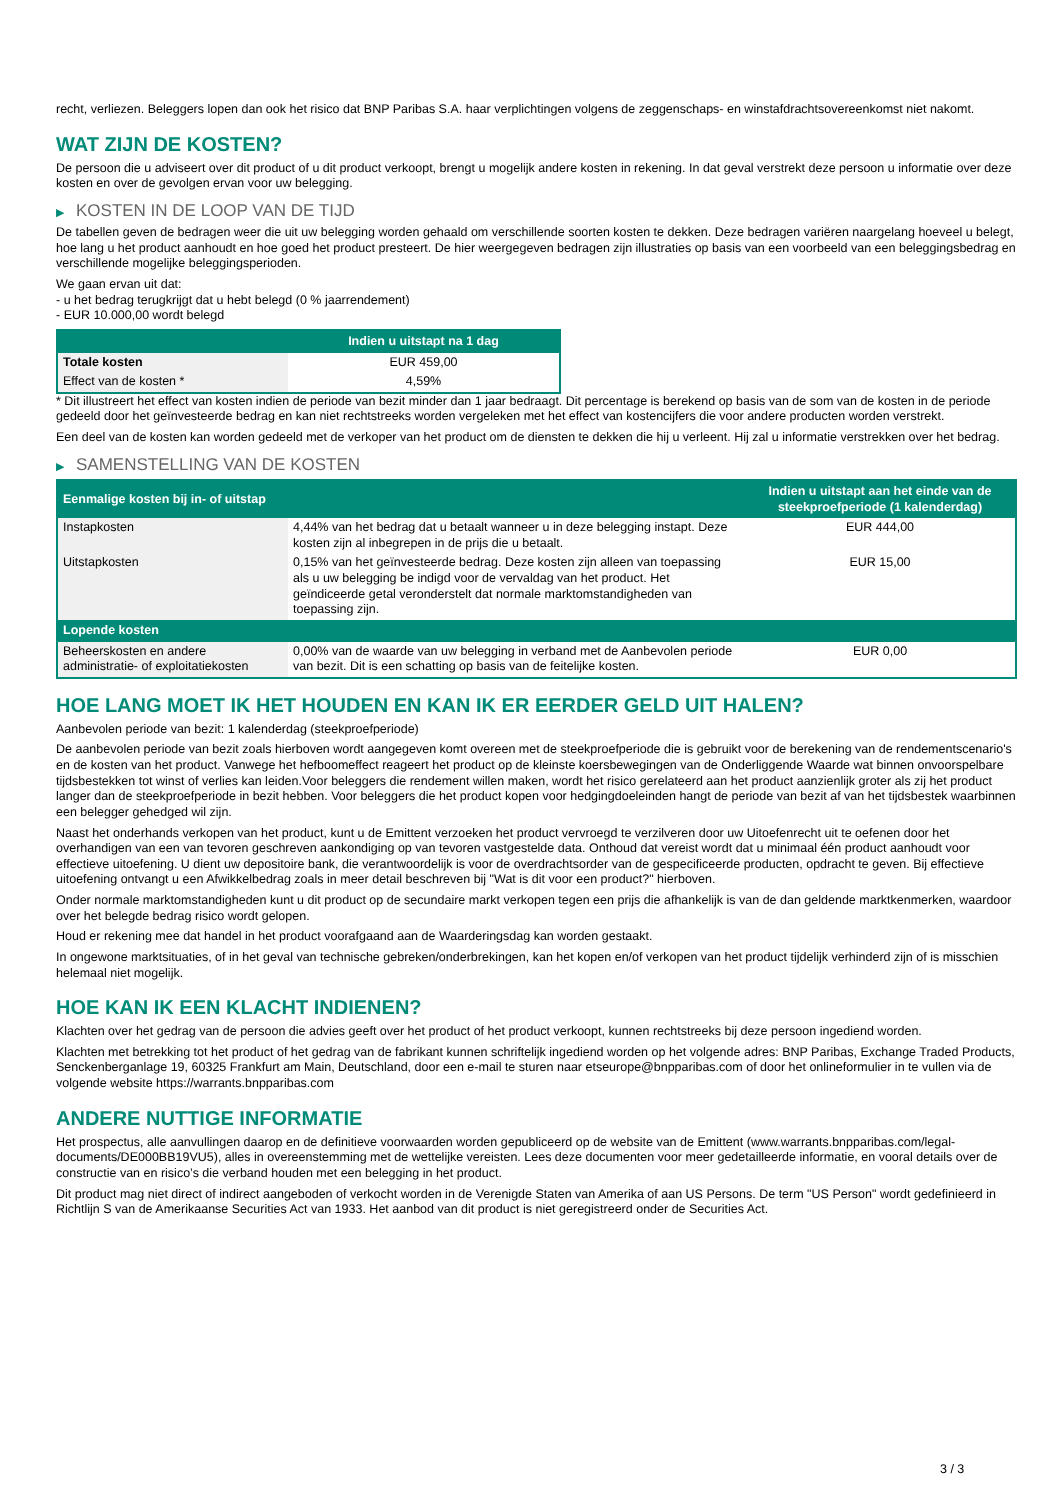recht, verliezen. Beleggers lopen dan ook het risico dat BNP Paribas S.A. haar verplichtingen volgens de zeggenschaps- en winstafdrachtsovereenkomst niet nakomt.
WAT ZIJN DE KOSTEN?
De persoon die u adviseert over dit product of u dit product verkoopt, brengt u mogelijk andere kosten in rekening. In dat geval verstrekt deze persoon u informatie over deze kosten en over de gevolgen ervan voor uw belegging.
▶ KOSTEN IN DE LOOP VAN DE TIJD
De tabellen geven de bedragen weer die uit uw belegging worden gehaald om verschillende soorten kosten te dekken. Deze bedragen variëren naargelang hoeveel u belegt, hoe lang u het product aanhoudt en hoe goed het product presteert. De hier weergegeven bedragen zijn illustraties op basis van een voorbeeld van een beleggingsbedrag en verschillende mogelijke beleggingsperioden.
We gaan ervan uit dat:
- u het bedrag terugkrijgt dat u hebt belegd (0 % jaarrendement)
- EUR 10.000,00 wordt belegd
| | Indien u uitstapt na 1 dag |
| --- | --- |
| Totale kosten | EUR 459,00 |
| Effect van de kosten * | 4,59% |
* Dit illustreert het effect van kosten indien de periode van bezit minder dan 1 jaar bedraagt. Dit percentage is berekend op basis van de som van de kosten in de periode gedeeld door het geïnvesteerde bedrag en kan niet rechtstreeks worden vergeleken met het effect van kostencijfers die voor andere producten worden verstrekt.
Een deel van de kosten kan worden gedeeld met de verkoper van het product om de diensten te dekken die hij u verleent. Hij zal u informatie verstrekken over het bedrag.
▶ SAMENSTELLING VAN DE KOSTEN
| Eenmalige kosten bij in- of uitstap | | Indien u uitstapt aan het einde van de steekproefperiode (1 kalenderdag) |
| --- | --- | --- |
| Instapkosten | 4,44% van het bedrag dat u betaalt wanneer u in deze belegging instapt. Deze kosten zijn al inbegrepen in de prijs die u betaalt. | EUR 444,00 |
| Uitstapkosten | 0,15% van het geïnvesteerde bedrag. Deze kosten zijn alleen van toepassing als u uw belegging be indigd voor de vervaldag van het product. Het geïndiceerde getal veronderstelt dat normale marktomstandigheden van toepassing zijn. | EUR 15,00 |
| Lopende kosten | | |
| Beheerskosten en andere administratie- of exploitatiekosten | 0,00% van de waarde van uw belegging in verband met de Aanbevolen periode van bezit. Dit is een schatting op basis van de feitelijke kosten. | EUR 0,00 |
HOE LANG MOET IK HET HOUDEN EN KAN IK ER EERDER GELD UIT HALEN?
Aanbevolen periode van bezit: 1 kalenderdag (steekproefperiode)
De aanbevolen periode van bezit zoals hierboven wordt aangegeven komt overeen met de steekproefperiode die is gebruikt voor de berekening van de rendementscenario's en de kosten van het product. Vanwege het hefboomeffect reageert het product op de kleinste koersbewegingen van de Onderliggende Waarde wat binnen onvoorspelbare tijdsbestekken tot winst of verlies kan leiden.Voor beleggers die rendement willen maken, wordt het risico gerelateerd aan het product aanzienlijk groter als zij het product langer dan de steekproefperiode in bezit hebben. Voor beleggers die het product kopen voor hedgingdoeleinden hangt de periode van bezit af van het tijdsbestek waarbinnen een belegger gehedged wil zijn.
Naast het onderhands verkopen van het product, kunt u de Emittent verzoeken het product vervroegd te verzilveren door uw Uitoefenrecht uit te oefenen door het overhandigen van een van tevoren geschreven aankondiging op van tevoren vastgestelde data. Onthoud dat vereist wordt dat u minimaal één product aanhoudt voor effectieve uitoefening. U dient uw depositoire bank, die verantwoordelijk is voor de overdrachtsorder van de gespecificeerde producten, opdracht te geven. Bij effectieve uitoefening ontvangt u een Afwikkelbedrag zoals in meer detail beschreven bij "Wat is dit voor een product?" hierboven.
Onder normale marktomstandigheden kunt u dit product op de secundaire markt verkopen tegen een prijs die afhankelijk is van de dan geldende marktkenmerken, waardoor over het belegde bedrag risico wordt gelopen.
Houd er rekening mee dat handel in het product voorafgaand aan de Waarderingsdag kan worden gestaakt.
In ongewone marktsituaties, of in het geval van technische gebreken/onderbrekingen, kan het kopen en/of verkopen van het product tijdelijk verhinderd zijn of is misschien helemaal niet mogelijk.
HOE KAN IK EEN KLACHT INDIENEN?
Klachten over het gedrag van de persoon die advies geeft over het product of het product verkoopt, kunnen rechtstreeks bij deze persoon ingediend worden.
Klachten met betrekking tot het product of het gedrag van de fabrikant kunnen schriftelijk ingediend worden op het volgende adres: BNP Paribas, Exchange Traded Products, Senckenberganlage 19, 60325 Frankfurt am Main, Deutschland, door een e-mail te sturen naar etseurope@bnpparibas.com of door het onlineformulier in te vullen via de volgende website https://warrants.bnpparibas.com
ANDERE NUTTIGE INFORMATIE
Het prospectus, alle aanvullingen daarop en de definitieve voorwaarden worden gepubliceerd op de website van de Emittent (www.warrants.bnpparibas.com/legal-documents/DE000BB19VU5), alles in overeenstemming met de wettelijke vereisten. Lees deze documenten voor meer gedetailleerde informatie, en vooral details over de constructie van en risico’s die verband houden met een belegging in het product.
Dit product mag niet direct of indirect aangeboden of verkocht worden in de Verenigde Staten van Amerika of aan US Persons. De term "US Person" wordt gedefinieerd in Richtlijn S van de Amerikaanse Securities Act van 1933. Het aanbod van dit product is niet geregistreerd onder de Securities Act.
3 / 3